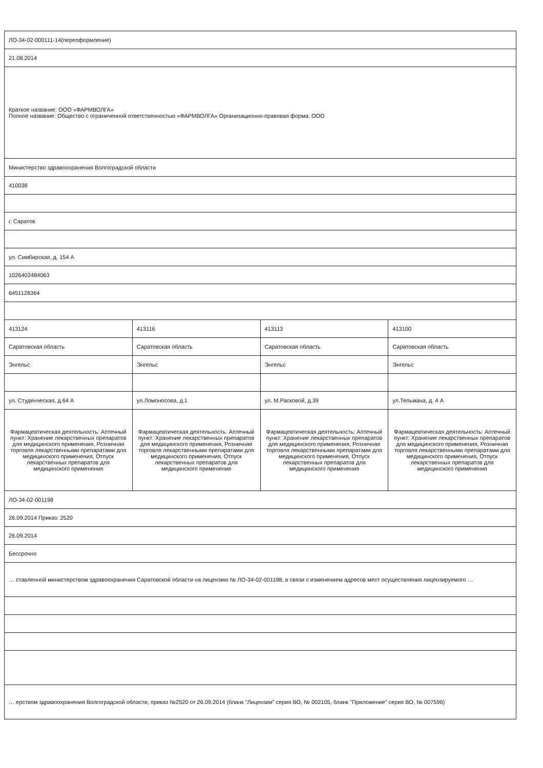| ЛО-34-02-000111-14(переоформление) | | | |
| 21.08.2014 | | | |
| Краткое название: ООО «ФАРМВОЛГА» Полное название: Общество с ограниченной ответственностью «ФАРМВОЛГА» Организационно-правовая форма: ООО | | | |
| Министерство здравоохранения Волгоградской области | | | |
| 410038 | | | |
| г. Саратов | | | |
| ул. Симбирская, д. 154 А | | | |
| 1026402484063 | | | |
| 6451128364 | | | |
| 413124 | 413116 | 413113 | 413100 |
| Саратовская область | Саратовская область | Саратовская область | Саратовская область |
| Энгельс | Энгельс | Энгельс | Энгельс |
| ул. Студенческая, д.64 А | ул.Ломоносова, д.1 | ул. М.Расковой, д.39 | ул.Тельмана, д. 4 А |
| Фармацевтическая деятельность: Аптечный пункт: Хранение лекарственных препаратов для медицинского применения, Розничная торговля лекарственными препаратами для медицинского применения, Отпуск лекарственных препаратов для медицинского применения | Фармацевтическая деятельность: Аптечный пункт: Хранение лекарственных препаратов для медицинского применения, Розничная торговля лекарственными препаратами для медицинского применения, Отпуск лекарственных препаратов для медицинского применения | Фармацевтическая деятельность: Аптечный пункт: Хранение лекарственных препаратов для медицинского применения, Розничная торговля лекарственными препаратами для медицинского применения, Отпуск лекарственных препаратов для медицинского применения | Фармацевтическая деятельность: Аптечный пункт: Хранение лекарственных препаратов для медицинского применения, Розничная торговля лекарственными препаратами для медицинского применения, Отпуск лекарственных препаратов для медицинского применения |
| ЛО-34-02-001198 | | | |
| 26.09.2014 Приказ: 2520 | | | |
| 26.09.2014 | | | |
| Бессрочно | | | |
| … ставленной министерством здравоохранения Саратовской области на лицензию № ЛО-34-02-001198, в связи с изменением адресов мест осуществления лицензируемого … | | | |
| … ерством здравоохранения Волгоградской области, приказ №2520 от 26.09.2014 (бланк "Лицензии" серия ВО, № 002105, бланк "Приложение" серия ВО, № 007596) | | | |